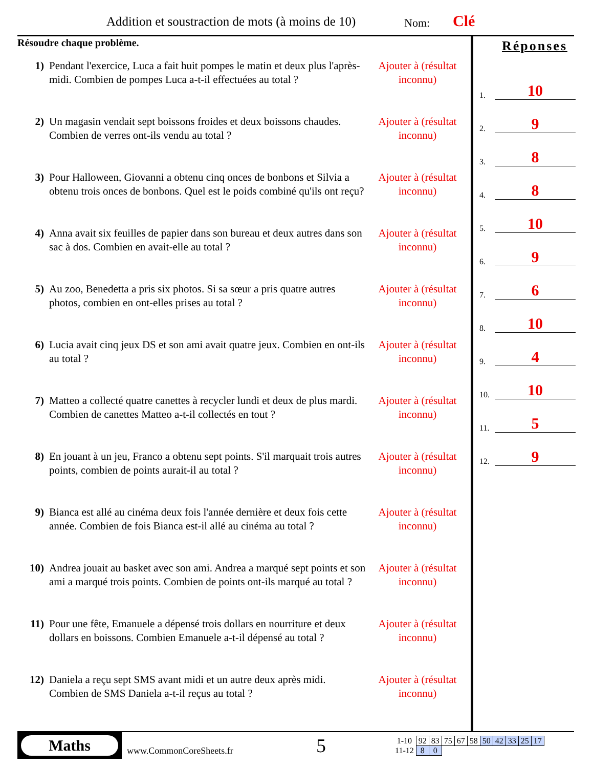Addition et soustraction de mots (à moins de 10)
Nom: Clé
Résoudre chaque problème.
1) Pendant l'exercice, Luca a fait huit pompes le matin et deux plus l'après-midi. Combien de pompes Luca a-t-il effectuées au total ?
Ajouter à (résultat inconnu)
2) Un magasin vendait sept boissons froides et deux boissons chaudes. Combien de verres ont-ils vendu au total ?
Ajouter à (résultat inconnu)
3) Pour Halloween, Giovanni a obtenu cinq onces de bonbons et Silvia a obtenu trois onces de bonbons. Quel est le poids combiné qu'ils ont reçu?
Ajouter à (résultat inconnu)
4) Anna avait six feuilles de papier dans son bureau et deux autres dans son sac à dos. Combien en avait-elle au total ?
Ajouter à (résultat inconnu)
5) Au zoo, Benedetta a pris six photos. Si sa sœur a pris quatre autres photos, combien en ont-elles prises au total ?
Ajouter à (résultat inconnu)
6) Lucia avait cinq jeux DS et son ami avait quatre jeux. Combien en ont-ils au total ?
Ajouter à (résultat inconnu)
7) Matteo a collecté quatre canettes à recycler lundi et deux de plus mardi. Combien de canettes Matteo a-t-il collectés en tout ?
Ajouter à (résultat inconnu)
8) En jouant à un jeu, Franco a obtenu sept points. S'il marquait trois autres points, combien de points aurait-il au total ?
Ajouter à (résultat inconnu)
9) Bianca est allé au cinéma deux fois l'année dernière et deux fois cette année. Combien de fois Bianca est-il allé au cinéma au total ?
Ajouter à (résultat inconnu)
10) Andrea jouait au basket avec son ami. Andrea a marqué sept points et son ami a marqué trois points. Combien de points ont-ils marqué au total ?
Ajouter à (résultat inconnu)
11) Pour une fête, Emanuele a dépensé trois dollars en nourriture et deux dollars en boissons. Combien Emanuele a-t-il dépensé au total ?
Ajouter à (résultat inconnu)
12) Daniela a reçu sept SMS avant midi et un autre deux après midi. Combien de SMS Daniela a-t-il reçus au total ?
Ajouter à (résultat inconnu)
Réponses
1. 10
2. 9
3. 8
4. 8
5. 10
6. 9
7. 6
8. 10
9. 4
10. 10
11. 5
12. 9
Maths
www.CommonCoreSheets.fr
5
| 1-10 | 92 | 83 | 75 | 67 | 58 | 50 | 42 | 33 | 25 | 17 |
| 11-12 | 8 | 0 | | | | | | | | |